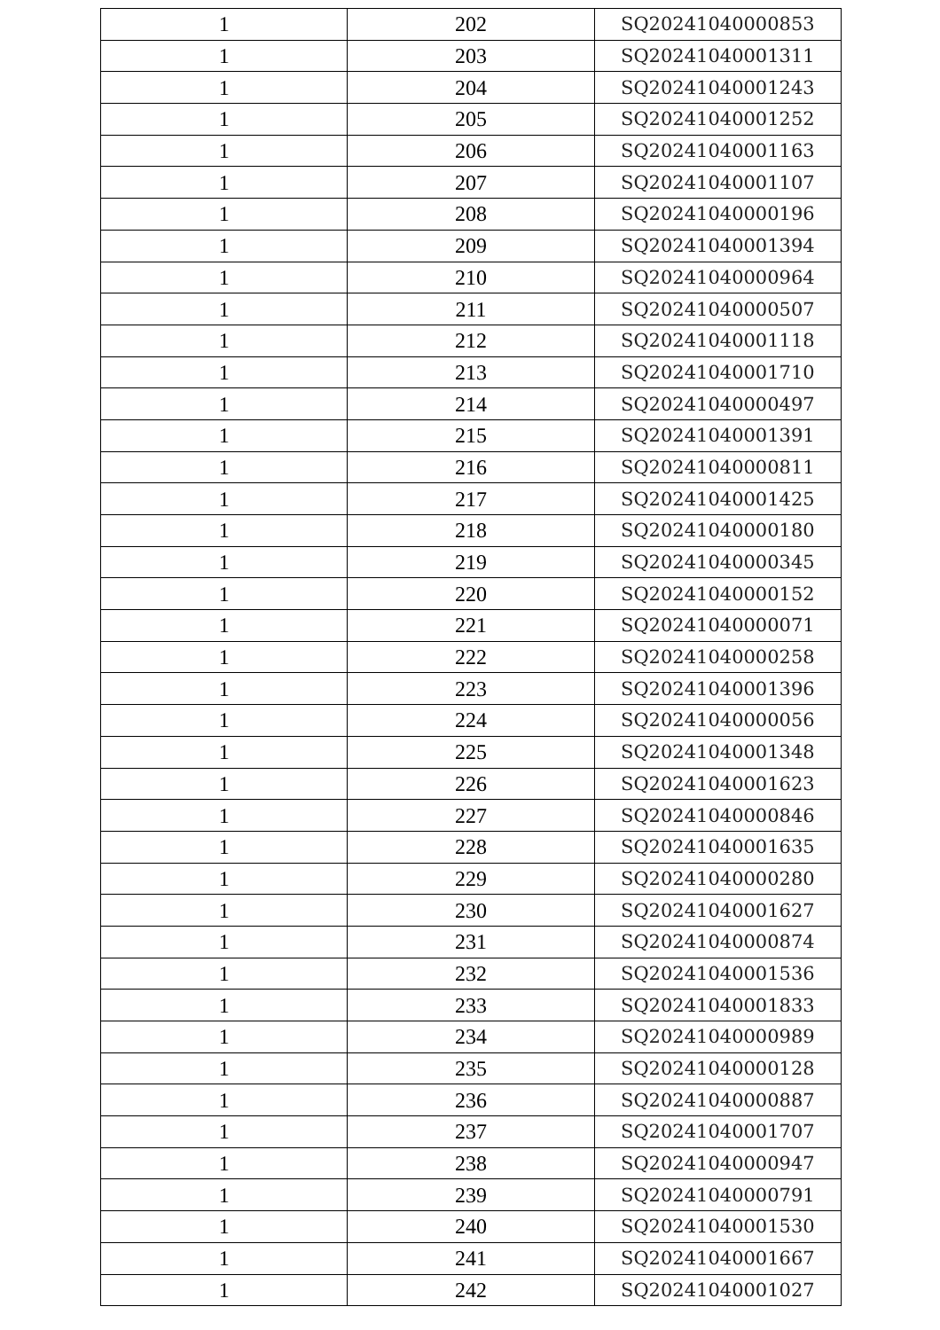| 1 | 202 | SQ20241040000853 |
| 1 | 203 | SQ20241040001311 |
| 1 | 204 | SQ20241040001243 |
| 1 | 205 | SQ20241040001252 |
| 1 | 206 | SQ20241040001163 |
| 1 | 207 | SQ20241040001107 |
| 1 | 208 | SQ20241040000196 |
| 1 | 209 | SQ20241040001394 |
| 1 | 210 | SQ20241040000964 |
| 1 | 211 | SQ20241040000507 |
| 1 | 212 | SQ20241040001118 |
| 1 | 213 | SQ20241040001710 |
| 1 | 214 | SQ20241040000497 |
| 1 | 215 | SQ20241040001391 |
| 1 | 216 | SQ20241040000811 |
| 1 | 217 | SQ20241040001425 |
| 1 | 218 | SQ20241040000180 |
| 1 | 219 | SQ20241040000345 |
| 1 | 220 | SQ20241040000152 |
| 1 | 221 | SQ20241040000071 |
| 1 | 222 | SQ20241040000258 |
| 1 | 223 | SQ20241040001396 |
| 1 | 224 | SQ20241040000056 |
| 1 | 225 | SQ20241040001348 |
| 1 | 226 | SQ20241040001623 |
| 1 | 227 | SQ20241040000846 |
| 1 | 228 | SQ20241040001635 |
| 1 | 229 | SQ20241040000280 |
| 1 | 230 | SQ20241040001627 |
| 1 | 231 | SQ20241040000874 |
| 1 | 232 | SQ20241040001536 |
| 1 | 233 | SQ20241040001833 |
| 1 | 234 | SQ20241040000989 |
| 1 | 235 | SQ20241040000128 |
| 1 | 236 | SQ20241040000887 |
| 1 | 237 | SQ20241040001707 |
| 1 | 238 | SQ20241040000947 |
| 1 | 239 | SQ20241040000791 |
| 1 | 240 | SQ20241040001530 |
| 1 | 241 | SQ20241040001667 |
| 1 | 242 | SQ20241040001027 |